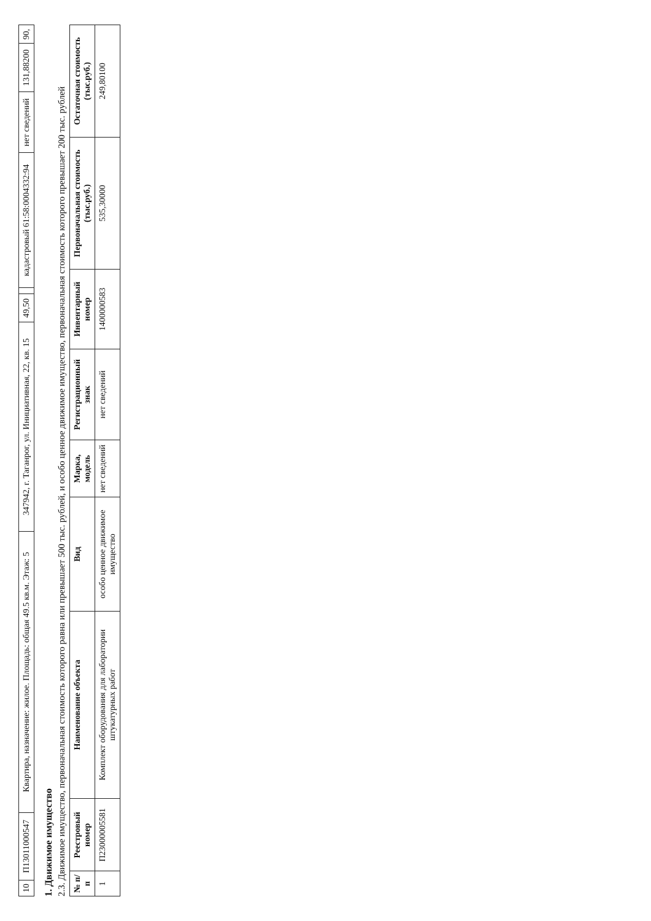| 10 | П13011000547 | Квартира, назначение: жилое. Площадь: общая 49.5 кв.м. Этаж: 5 | 347942, г. Таганрог, ул. Инициативная, 22, кв. 15 | 49,50 | | кадастровый 61:58:0004332:94 | нет сведений | 131,88200 | 90, |
1. Движимое имущество
2.3. Движимое имущество, первоначальная стоимость которого равна или превышает 500 тыс. рублей, и особо ценное движимое имущество, первоначальная стоимость которого превышает 200 тыс. рублей
| № п/п | Реестровый номер | Наименование объекта | Вид | Марка, модель | Регистрационный знак | Инвентарный номер | Первоначальная стоимость (тыс.руб.) | Остаточная стоимость (тыс.руб.) |
| --- | --- | --- | --- | --- | --- | --- | --- | --- |
| 1 | П23000005581 | Комплект оборудования для лаборатории штукатурных работ | особо ценное движимое имущество | нет сведений | нет сведений | 1400000583 | 535,30000 | 249,80100 |